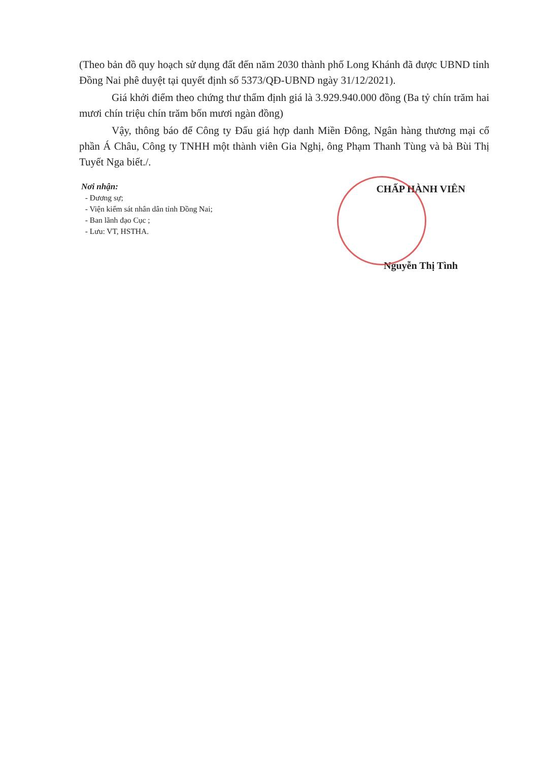(Theo bản đồ quy hoạch sử dụng đất đến năm 2030 thành phố Long Khánh đã được UBND tỉnh Đồng Nai phê duyệt tại quyết định số 5373/QĐ-UBND ngày 31/12/2021).
Giá khởi điểm theo chứng thư thẩm định giá là 3.929.940.000 đồng (Ba tỷ chín trăm hai mươi chín triệu chín trăm bốn mươi ngàn đồng)
Vậy, thông báo để Công ty Đấu giá hợp danh Miền Đông, Ngân hàng thương mại cổ phần Á Châu, Công ty TNHH một thành viên Gia Nghị, ông Phạm Thanh Tùng và bà Bùi Thị Tuyết Nga biết./.
Nơi nhận:
- Đương sự;
- Viện kiểm sát nhân dân tỉnh Đồng Nai;
- Ban lãnh đạo Cục ;
- Lưu: VT, HSTHA.
CHẤP HÀNH VIÊN
Nguyễn Thị Tình